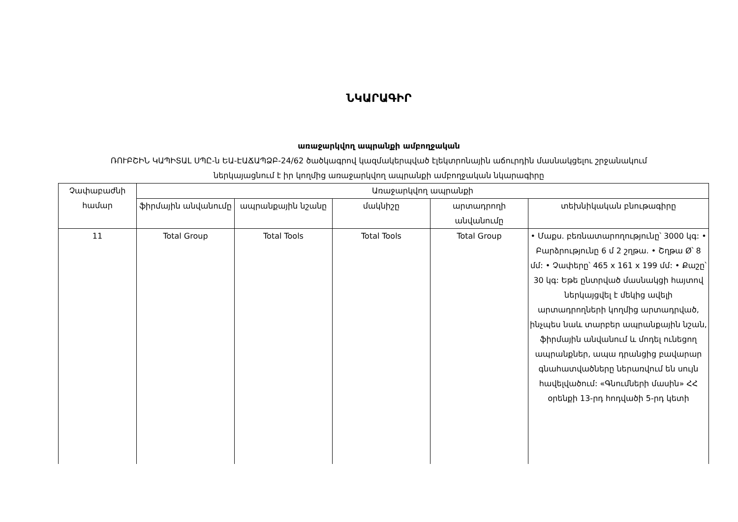ՆԿԱՐԱԳԻՐ
առաջարկվող ապրանքի ամբողջական
ՌՈՒԲՇԻՆ ԿԱՊԻՏԱԼ ՍՊԸ-ն ԵԱ-ԷԱՃԱՊՁԲ-24/62 ծածկագրով կազմակերպված էլեկտրոնային աճուրդին մասնակցելու շրջանակում
ներկայացնում է իր կողմից առաջարկվող ապրանքի ամբողջական նկարագիրը
| Չափաբաժնի համար | Առաջարկվող ապրանքի | | | | |
| --- | --- | --- | --- | --- | --- |
| | ֆիրմային անվանումը | ապրանքային նշանը | մակնիշը | արտադրողի անվանումը | տեխնիկական բնութագիրը |
| 11 | Total Group | Total Tools | Total Tools | Total Group | • Մաքս. բեռնատարողությունը՝ 3000 կգ: • Բարձրությունը 6 մ 2 շղթա. • Շղթա Ø՝ 8 մմ: • Չափերը՝ 465 x 161 x 199 մմ: • Քաշը՝ 30 կգ: Եթե ընտրված մասնակցի հայտով ներկայցվել է մեկից ավելի արտադրողների կողմից արտադրված, ինչպես նաև տարբեր ապրանքային նշան, ֆիրմային անվանում և մոդել ունեցող ապրանքներ, ապա դրանցից բավարար գնահատվածները ներառվում են սույն հավելվածում: «Գնումների մասին» ՀՀ օրենքի 13-րդ հոդվածի 5-րդ կետի |